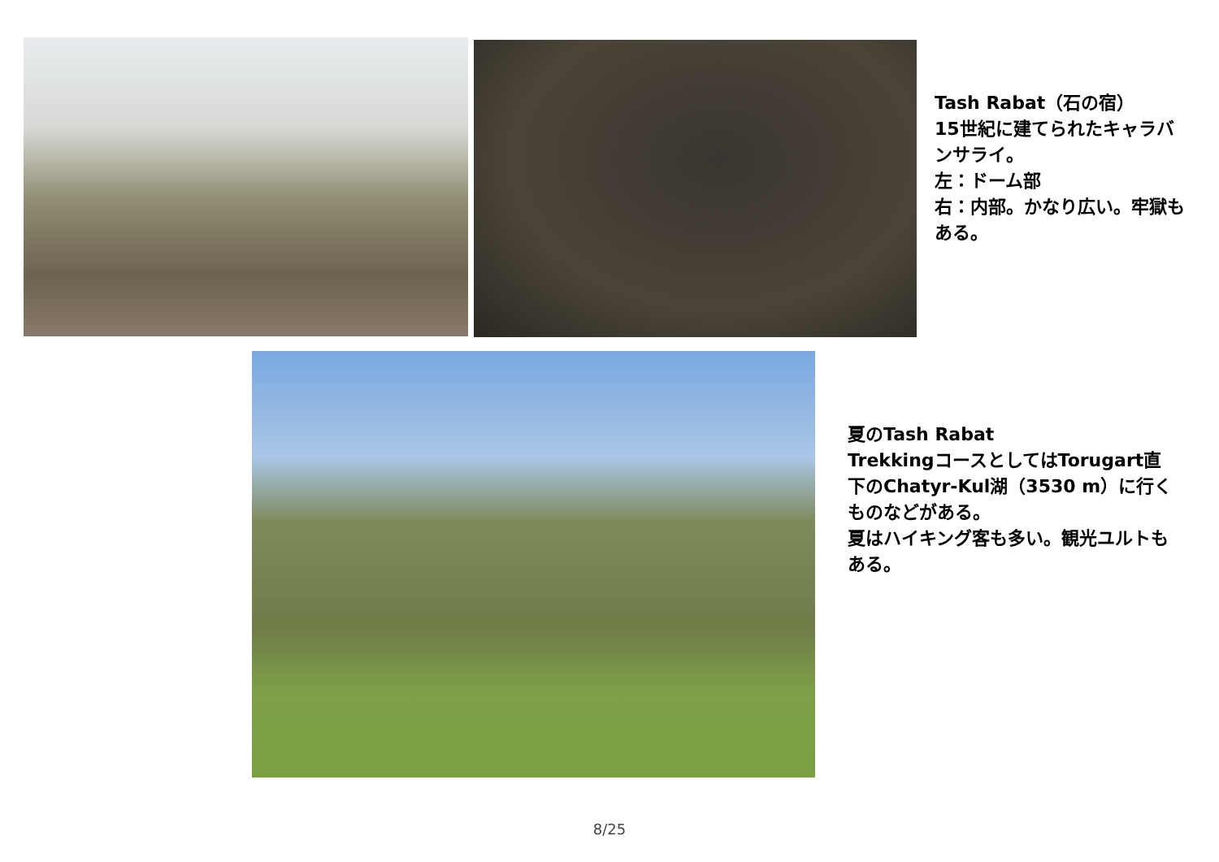Tash Rabat（石の宿）
15世紀に建てられたキャラバンサライ。
左：ドーム部
右：内部。かなり広い。牢獄もある。
夏のTash Rabat
TrekkingコースとしてはTorugart直下のChatyr-Kul湖（3530 m）に行くものなどがある。
夏はハイキング客も多い。観光ユルトもある。
8/25